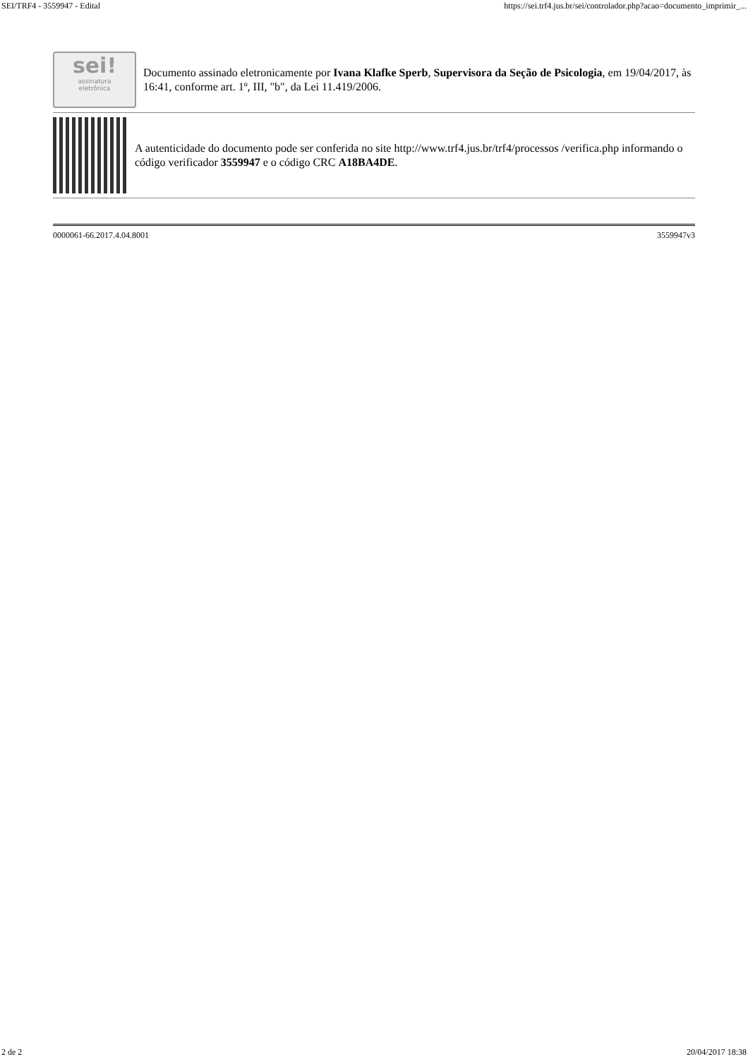SEI/TRF4 - 3559947 - Edital https://sei.trf4.jus.br/sei/controlador.php?acao=documento_imprimir_...
sei!
assinatura
eletrônica
Documento assinado eletronicamente por Ivana Klafke Sperb, Supervisora da Seção de Psicologia, em 19/04/2017, às 16:41, conforme art. 1º, III, "b", da Lei 11.419/2006.
A autenticidade do documento pode ser conferida no site http://www.trf4.jus.br/trf4/processos /verifica.php informando o código verificador 3559947 e o código CRC A18BA4DE.
0000061-66.2017.4.04.8001 3559947v3
2 de 2 20/04/2017 18:38